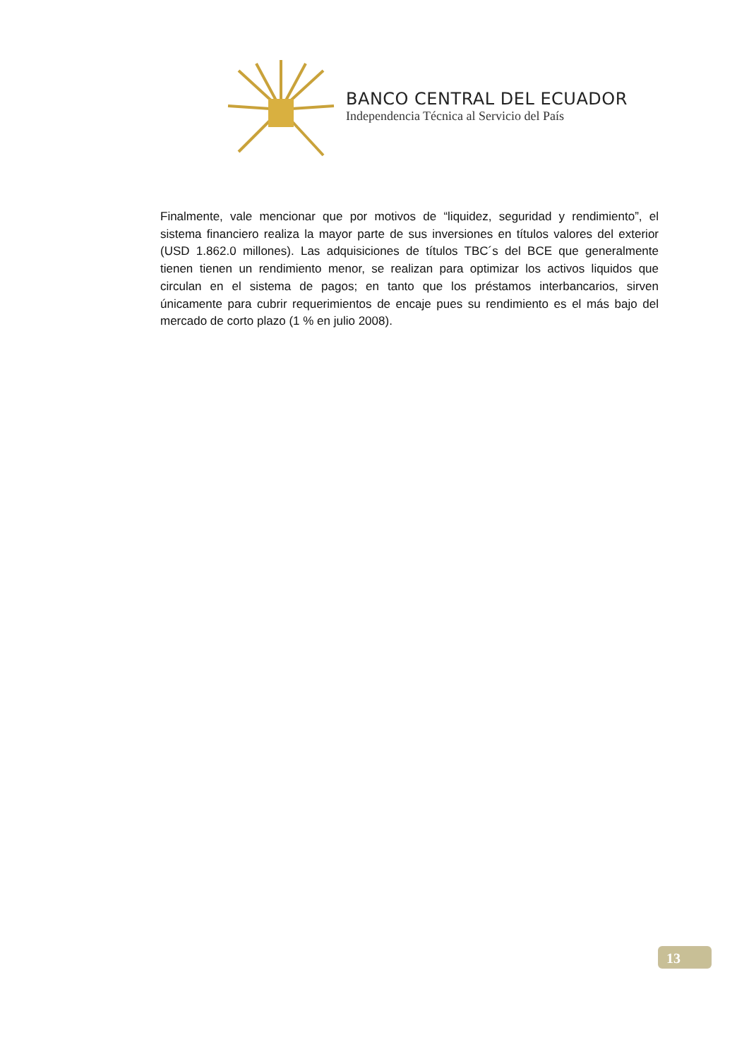BANCO CENTRAL DEL ECUADOR
Independencia Técnica al Servicio del País
Finalmente, vale mencionar que por motivos de “liquidez, seguridad y rendimiento”, el sistema financiero realiza la mayor parte de sus inversiones en títulos valores del exterior (USD 1.862.0 millones). Las adquisiciones de títulos TBC´s del BCE que generalmente tienen tienen un rendimiento menor, se realizan para optimizar los activos liquidos que circulan en el sistema de pagos; en tanto que los préstamos interbancarios, sirven únicamente para cubrir requerimientos de encaje pues su rendimiento es el más bajo del mercado de corto plazo (1 % en julio 2008).
13